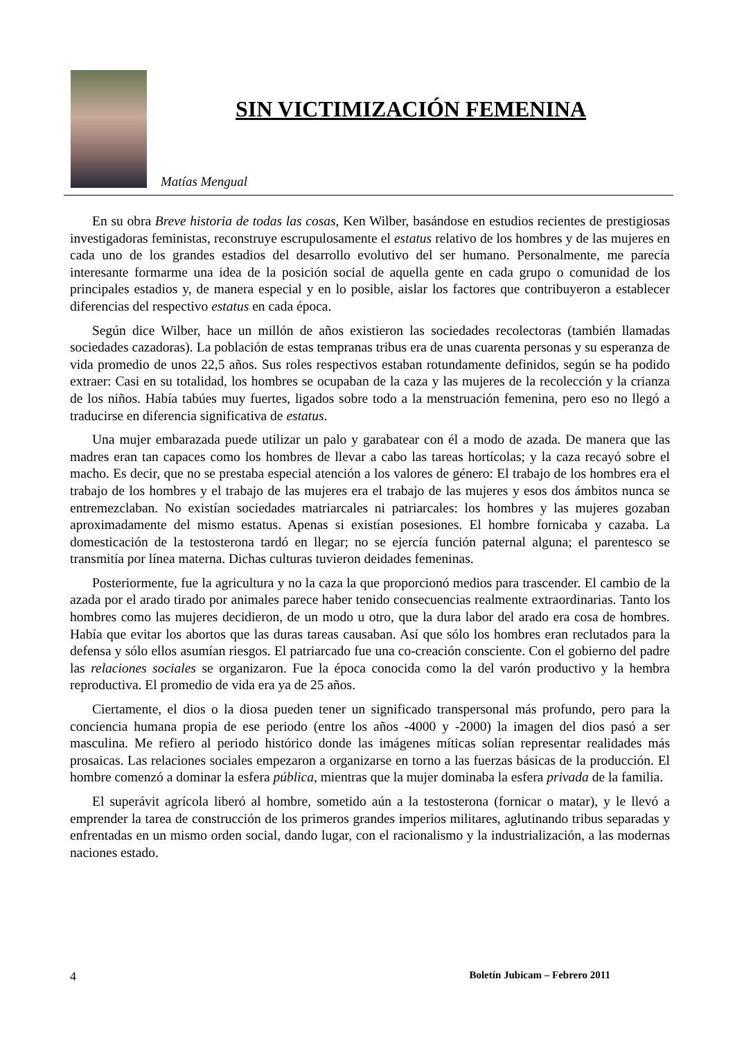SIN VICTIMIZACIÓN FEMENINA
Matías Mengual
En su obra Breve historia de todas las cosas, Ken Wilber, basándose en estudios recientes de prestigiosas investigadoras feministas, reconstruye escrupulosamente el estatus relativo de los hombres y de las mujeres en cada uno de los grandes estadios del desarrollo evolutivo del ser humano. Personalmente, me parecía interesante formarme una idea de la posición social de aquella gente en cada grupo o comunidad de los principales estadios y, de manera especial y en lo posible, aislar los factores que contribuyeron a establecer diferencias del respectivo estatus en cada época.
Según dice Wilber, hace un millón de años existieron las sociedades recolectoras (también llamadas sociedades cazadoras). La población de estas tempranas tribus era de unas cuarenta personas y su esperanza de vida promedio de unos 22,5 años. Sus roles respectivos estaban rotundamente definidos, según se ha podido extraer: Casi en su totalidad, los hombres se ocupaban de la caza y las mujeres de la recolección y la crianza de los niños. Había tabúes muy fuertes, ligados sobre todo a la menstruación femenina, pero eso no llegó a traducirse en diferencia significativa de estatus.
Una mujer embarazada puede utilizar un palo y garabatear con él a modo de azada. De manera que las madres eran tan capaces como los hombres de llevar a cabo las tareas hortícolas; y la caza recayó sobre el macho. Es decir, que no se prestaba especial atención a los valores de género: El trabajo de los hombres era el trabajo de los hombres y el trabajo de las mujeres era el trabajo de las mujeres y esos dos ámbitos nunca se entremezclaban. No existían sociedades matriarcales ni patriarcales: los hombres y las mujeres gozaban aproximadamente del mismo estatus. Apenas si existían posesiones. El hombre fornicaba y cazaba. La domesticación de la testosterona tardó en llegar; no se ejercía función paternal alguna; el parentesco se transmitía por línea materna. Dichas culturas tuvieron deidades femeninas.
Posteriormente, fue la agricultura y no la caza la que proporcionó medios para trascender. El cambio de la azada por el arado tirado por animales parece haber tenido consecuencias realmente extraordinarias. Tanto los hombres como las mujeres decidieron, de un modo u otro, que la dura labor del arado era cosa de hombres. Había que evitar los abortos que las duras tareas causaban. Así que sólo los hombres eran reclutados para la defensa y sólo ellos asumían riesgos. El patriarcado fue una co-creación consciente. Con el gobierno del padre las relaciones sociales se organizaron. Fue la época conocida como la del varón productivo y la hembra reproductiva. El promedio de vida era ya de 25 años.
Ciertamente, el dios o la diosa pueden tener un significado transpersonal más profundo, pero para la conciencia humana propia de ese periodo (entre los años -4000 y -2000) la imagen del dios pasó a ser masculina. Me refiero al periodo histórico donde las imágenes míticas solían representar realidades más prosaicas. Las relaciones sociales empezaron a organizarse en torno a las fuerzas básicas de la producción. El hombre comenzó a dominar la esfera pública, mientras que la mujer dominaba la esfera privada de la familia.
El superávit agrícola liberó al hombre, sometido aún a la testosterona (fornicar o matar), y le llevó a emprender la tarea de construcción de los primeros grandes imperios militares, aglutinando tribus separadas y enfrentadas en un mismo orden social, dando lugar, con el racionalismo y la industrialización, a las modernas naciones estado.
4 Boletín Jubicam – Febrero 2011